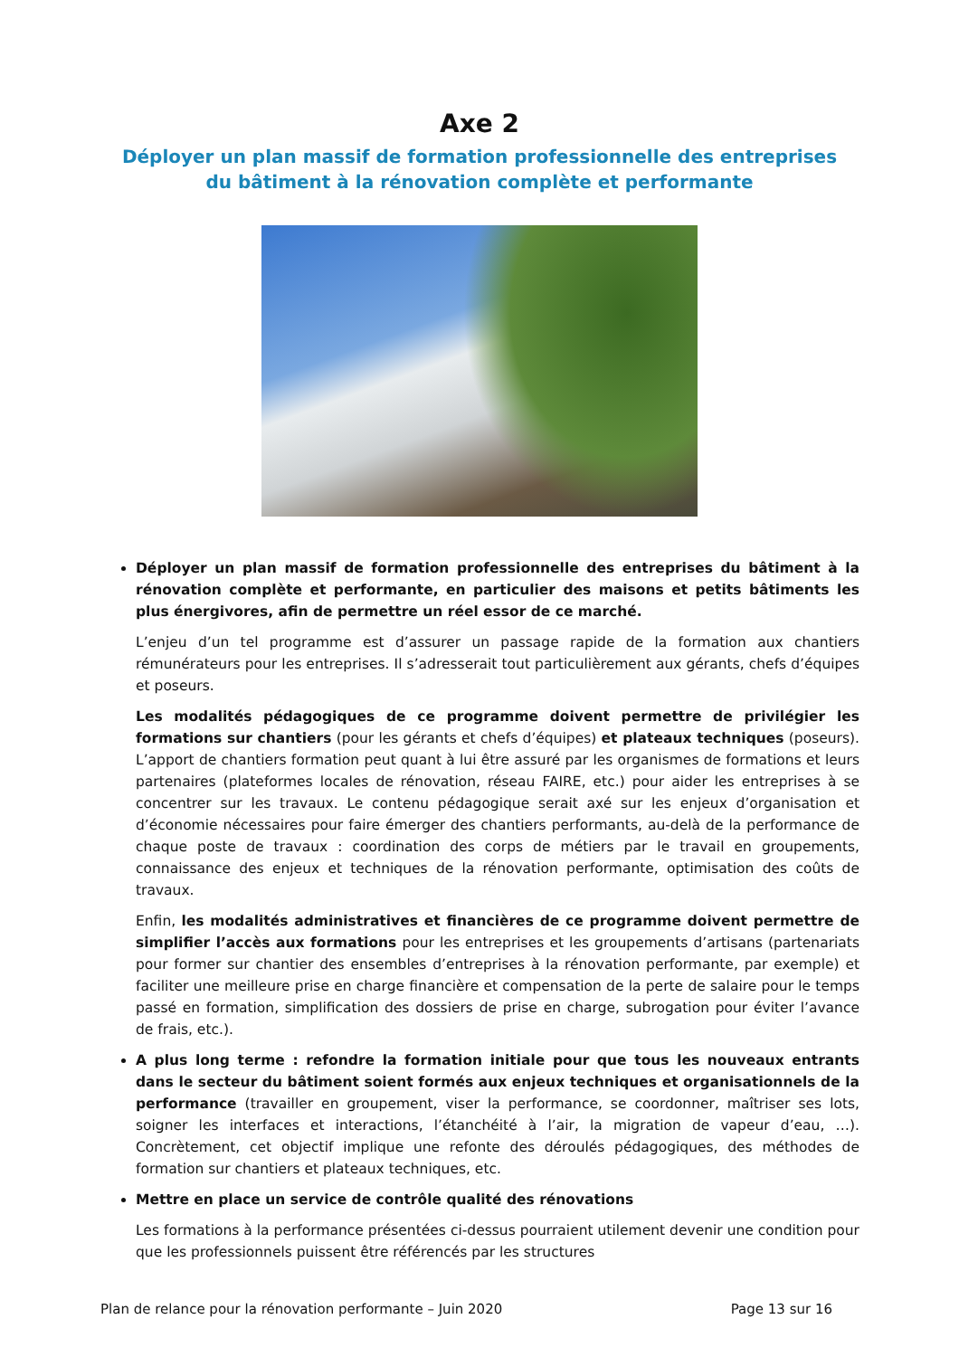Axe 2
Déployer un plan massif de formation professionnelle des entreprises
du bâtiment à la rénovation complète et performante
Déployer un plan massif de formation professionnelle des entreprises du bâtiment à la rénovation complète et performante, en particulier des maisons et petits bâtiments les plus énergivores, afin de permettre un réel essor de ce marché.
L’enjeu d’un tel programme est d’assurer un passage rapide de la formation aux chantiers rémunérateurs pour les entreprises. Il s’adresserait tout particulièrement aux gérants, chefs d’équipes et poseurs.
Les modalités pédagogiques de ce programme doivent permettre de privilégier les formations sur chantiers (pour les gérants et chefs d’équipes) et plateaux techniques (poseurs). L’apport de chantiers formation peut quant à lui être assuré par les organismes de formations et leurs partenaires (plateformes locales de rénovation, réseau FAIRE, etc.) pour aider les entreprises à se concentrer sur les travaux. Le contenu pédagogique serait axé sur les enjeux d’organisation et d’économie nécessaires pour faire émerger des chantiers performants, au-delà de la performance de chaque poste de travaux : coordination des corps de métiers par le travail en groupements, connaissance des enjeux et techniques de la rénovation performante, optimisation des coûts de travaux.
Enfin, les modalités administratives et financières de ce programme doivent permettre de simplifier l’accès aux formations pour les entreprises et les groupements d’artisans (partenariats pour former sur chantier des ensembles d’entreprises à la rénovation performante, par exemple) et faciliter une meilleure prise en charge financière et compensation de la perte de salaire pour le temps passé en formation, simplification des dossiers de prise en charge, subrogation pour éviter l’avance de frais, etc.).
A plus long terme : refondre la formation initiale pour que tous les nouveaux entrants dans le secteur du bâtiment soient formés aux enjeux techniques et organisationnels de la performance (travailler en groupement, viser la performance, se coordonner, maîtriser ses lots, soigner les interfaces et interactions, l’étanchéité à l’air, la migration de vapeur d’eau, …). Concrètement, cet objectif implique une refonte des déroulés pédagogiques, des méthodes de formation sur chantiers et plateaux techniques, etc.
Mettre en place un service de contrôle qualité des rénovations
Les formations à la performance présentées ci-dessus pourraient utilement devenir une condition pour que les professionnels puissent être référencés par les structures
Plan de relance pour la rénovation performante – Juin 2020 Page 13 sur 16